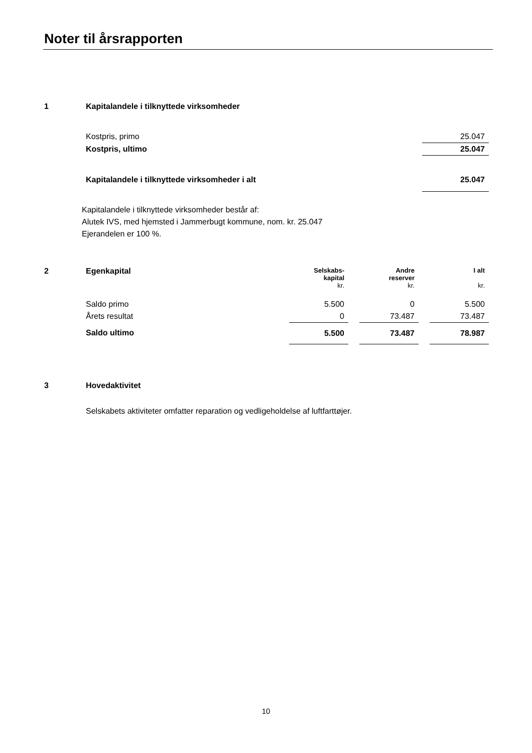Noter til årsrapporten
| 1 | Kapitalandele i tilknyttede virksomheder | |
| | Kostpris, primo | 25.047 |
| | Kostpris, ultimo | 25.047 |
| | Kapitalandele i tilknyttede virksomheder i alt | 25.047 |
Kapitalandele i tilknyttede virksomheder består af:
Alutek IVS, med hjemsted i Jammerbugt kommune, nom. kr. 25.047
Ejerandelen er 100 %.
| 2 | Egenkapital | Selskabs- kapital kr. | | Andre reserver kr. | | I alt kr. |
| | Saldo primo | 5.500 | | 0 | | 5.500 |
| | Årets resultat | 0 | | 73.487 | | 73.487 |
| | Saldo ultimo | 5.500 | | 73.487 | | 78.987 |
| 3 | Hovedaktivitet |
| | Selskabets aktiviteter omfatter reparation og vedligeholdelse af luftfarttøjer. |
10